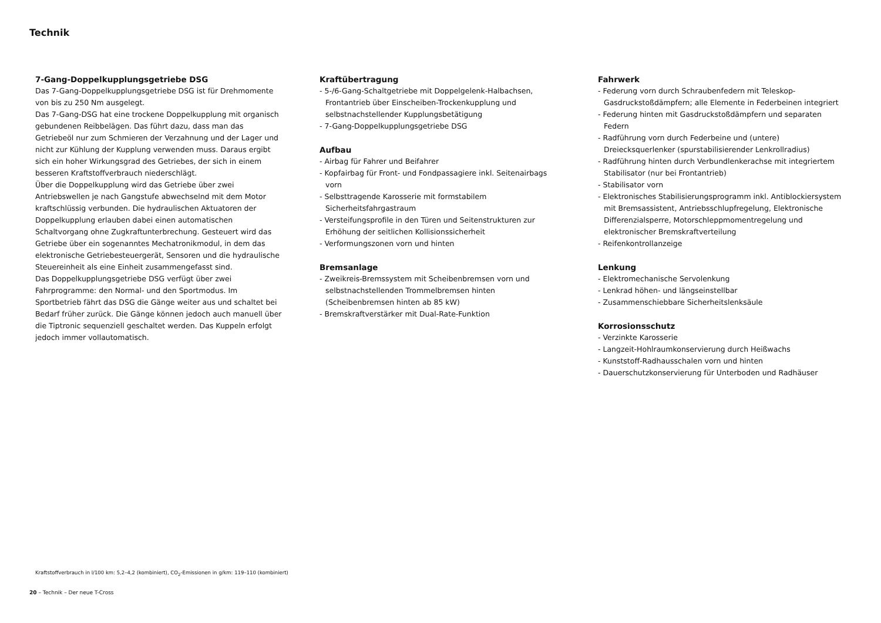Technik
7-Gang-Doppelkupplungsgetriebe DSG
Das 7-Gang-Doppelkupplungsgetriebe DSG ist für Drehmomente von bis zu 250 Nm ausgelegt.
Das 7-Gang-DSG hat eine trockene Doppelkupplung mit organisch gebundenen Reibbelägen. Das führt dazu, dass man das Getriebeöl nur zum Schmieren der Verzahnung und der Lager und nicht zur Kühlung der Kupplung verwenden muss. Daraus ergibt sich ein hoher Wirkungsgrad des Getriebes, der sich in einem besseren Kraftstoffverbrauch niederschlägt.
Über die Doppelkupplung wird das Getriebe über zwei Antriebswellen je nach Gangstufe abwechselnd mit dem Motor kraftschlüssig verbunden. Die hydraulischen Aktuatoren der Doppelkupplung erlauben dabei einen automatischen Schaltvorgang ohne Zugkraftunterbrechung. Gesteuert wird das Getriebe über ein sogenanntes Mechatronikmodul, in dem das elektronische Getriebesteuergerät, Sensoren und die hydraulische Steuereinheit als eine Einheit zusammengefasst sind.
Das Doppelkupplungsgetriebe DSG verfügt über zwei Fahrprogramme: den Normal- und den Sportmodus. Im Sportbetrieb fährt das DSG die Gänge weiter aus und schaltet bei Bedarf früher zurück. Die Gänge können jedoch auch manuell über die Tiptronic sequenziell geschaltet werden. Das Kuppeln erfolgt jedoch immer vollautomatisch.
Kraftübertragung
- 5-/6-Gang-Schaltgetriebe mit Doppelgelenk-Halbachsen, Frontantrieb über Einscheiben-Trockenkupplung und selbstnachstellender Kupplungsbetätigung
- 7-Gang-Doppelkupplungsgetriebe DSG
Aufbau
- Airbag für Fahrer und Beifahrer
- Kopfairbag für Front- und Fondpassagiere inkl. Seitenairbags vorn
- Selbsttragende Karosserie mit formstabilem Sicherheitsfahrgastraum
- Versteifungsprofile in den Türen und Seitenstrukturen zur Erhöhung der seitlichen Kollisionssicherheit
- Verformungszonen vorn und hinten
Bremsanlage
- Zweikreis-Bremssystem mit Scheibenbremsen vorn und selbstnachstellenden Trommelbremsen hinten (Scheibenbremsen hinten ab 85 kW)
- Bremskraftverstärker mit Dual-Rate-Funktion
Fahrwerk
- Federung vorn durch Schraubenfedern mit Teleskop-Gasdruckstoßdämpfern; alle Elemente in Federbeinen integriert
- Federung hinten mit Gasdruckstoßdämpfern und separaten Federn
- Radführung vorn durch Federbeine und (untere) Dreiecksquerlenker (spurstabilisierender Lenkrollradius)
- Radführung hinten durch Verbundlenkerachse mit integriertem Stabilisator (nur bei Frontantrieb)
- Stabilisator vorn
- Elektronisches Stabilisierungsprogramm inkl. Antiblockiersystem mit Bremsassistent, Antriebsschlupfregelung, Elektronische Differenzialsperre, Motorschleppmomentregelung und elektronischer Bremskraftverteilung
- Reifenkontrollanzeige
Lenkung
- Elektromechanische Servolenkung
- Lenkrad höhen- und längseinstellbar
- Zusammenschiebbare Sicherheitslenksäule
Korrosionsschutz
- Verzinkte Karosserie
- Langzeit-Hohlraumkonservierung durch Heißwachs
- Kunststoff-Radhausschalen vorn und hinten
- Dauerschutzkonservierung für Unterboden und Radhäuser
Kraftstoffverbrauch in l/100 km: 5,2–4,2 (kombiniert), CO<sub>2</sub>-Emissionen in g/km: 119–110 (kombiniert)
20 – Technik – Der neue T-Cross